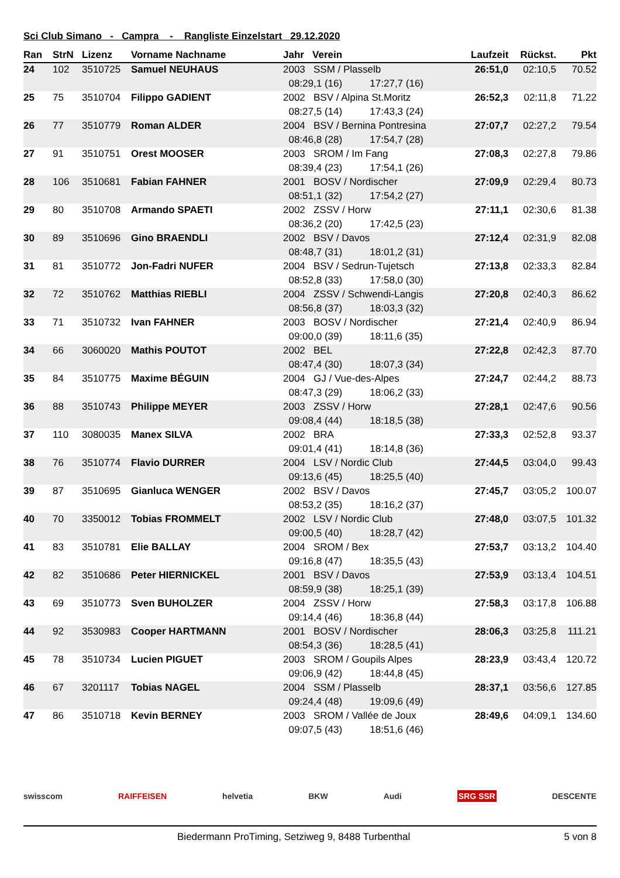Sci Club Simano - Campra - Rangliste Einzelstart 29.12.2020
| Ran | StrN | Lizenz | Vorname Nachname | Jahr Verein | Laufzeit | Rückst. | Pkt |
| --- | --- | --- | --- | --- | --- | --- | --- |
| 24 | 102 | 3510725 | Samuel NEUHAUS | 2003 SSM / Plasselb | 26:51,0 | 02:10,5 | 70.52 |
| | | | | 08:29,1 (16) 17:27,7 (16) | | | |
| 25 | 75 | 3510704 | Filippo GADIENT | 2002 BSV / Alpina St.Moritz | 26:52,3 | 02:11,8 | 71.22 |
| | | | | 08:27,5 (14) 17:43,3 (24) | | | |
| 26 | 77 | 3510779 | Roman ALDER | 2004 BSV / Bernina Pontresina | 27:07,7 | 02:27,2 | 79.54 |
| | | | | 08:46,8 (28) 17:54,7 (28) | | | |
| 27 | 91 | 3510751 | Orest MOOSER | 2003 SROM / Im Fang | 27:08,3 | 02:27,8 | 79.86 |
| | | | | 08:39,4 (23) 17:54,1 (26) | | | |
| 28 | 106 | 3510681 | Fabian FAHNER | 2001 BOSV / Nordischer | 27:09,9 | 02:29,4 | 80.73 |
| | | | | 08:51,1 (32) 17:54,2 (27) | | | |
| 29 | 80 | 3510708 | Armando SPAETI | 2002 ZSSV / Horw | 27:11,1 | 02:30,6 | 81.38 |
| | | | | 08:36,2 (20) 17:42,5 (23) | | | |
| 30 | 89 | 3510696 | Gino BRAENDLI | 2002 BSV / Davos | 27:12,4 | 02:31,9 | 82.08 |
| | | | | 08:48,7 (31) 18:01,2 (31) | | | |
| 31 | 81 | 3510772 | Jon-Fadri NUFER | 2004 BSV / Sedrun-Tujetsch | 27:13,8 | 02:33,3 | 82.84 |
| | | | | 08:52,8 (33) 17:58,0 (30) | | | |
| 32 | 72 | 3510762 | Matthias RIEBLI | 2004 ZSSV / Schwendi-Langis | 27:20,8 | 02:40,3 | 86.62 |
| | | | | 08:56,8 (37) 18:03,3 (32) | | | |
| 33 | 71 | 3510732 | Ivan FAHNER | 2003 BOSV / Nordischer | 27:21,4 | 02:40,9 | 86.94 |
| | | | | 09:00,0 (39) 18:11,6 (35) | | | |
| 34 | 66 | 3060020 | Mathis POUTOT | 2002 BEL | 27:22,8 | 02:42,3 | 87.70 |
| | | | | 08:47,4 (30) 18:07,3 (34) | | | |
| 35 | 84 | 3510775 | Maxime BÉGUIN | 2004 GJ / Vue-des-Alpes | 27:24,7 | 02:44,2 | 88.73 |
| | | | | 08:47,3 (29) 18:06,2 (33) | | | |
| 36 | 88 | 3510743 | Philippe MEYER | 2003 ZSSV / Horw | 27:28,1 | 02:47,6 | 90.56 |
| | | | | 09:08,4 (44) 18:18,5 (38) | | | |
| 37 | 110 | 3080035 | Manex SILVA | 2002 BRA | 27:33,3 | 02:52,8 | 93.37 |
| | | | | 09:01,4 (41) 18:14,8 (36) | | | |
| 38 | 76 | 3510774 | Flavio DURRER | 2004 LSV / Nordic Club | 27:44,5 | 03:04,0 | 99.43 |
| | | | | 09:13,6 (45) 18:25,5 (40) | | | |
| 39 | 87 | 3510695 | Gianluca WENGER | 2002 BSV / Davos | 27:45,7 | 03:05,2 | 100.07 |
| | | | | 08:53,2 (35) 18:16,2 (37) | | | |
| 40 | 70 | 3350012 | Tobias FROMMELT | 2002 LSV / Nordic Club | 27:48,0 | 03:07,5 | 101.32 |
| | | | | 09:00,5 (40) 18:28,7 (42) | | | |
| 41 | 83 | 3510781 | Elie BALLAY | 2004 SROM / Bex | 27:53,7 | 03:13,2 | 104.40 |
| | | | | 09:16,8 (47) 18:35,5 (43) | | | |
| 42 | 82 | 3510686 | Peter HIERNICKEL | 2001 BSV / Davos | 27:53,9 | 03:13,4 | 104.51 |
| | | | | 08:59,9 (38) 18:25,1 (39) | | | |
| 43 | 69 | 3510773 | Sven BUHOLZER | 2004 ZSSV / Horw | 27:58,3 | 03:17,8 | 106.88 |
| | | | | 09:14,4 (46) 18:36,8 (44) | | | |
| 44 | 92 | 3530983 | Cooper HARTMANN | 2001 BOSV / Nordischer | 28:06,3 | 03:25,8 | 111.21 |
| | | | | 08:54,3 (36) 18:28,5 (41) | | | |
| 45 | 78 | 3510734 | Lucien PIGUET | 2003 SROM / Goupils Alpes | 28:23,9 | 03:43,4 | 120.72 |
| | | | | 09:06,9 (42) 18:44,8 (45) | | | |
| 46 | 67 | 3201117 | Tobias NAGEL | 2004 SSM / Plasselb | 28:37,1 | 03:56,6 | 127.85 |
| | | | | 09:24,4 (48) 19:09,6 (49) | | | |
| 47 | 86 | 3510718 | Kevin BERNEY | 2003 SROM / Vallée de Joux | 28:49,6 | 04:09,1 | 134.60 |
| | | | | 09:07,5 (43) 18:51,6 (46) | | | |
swisscom RAIFFEISEN helvetia BKW Audi SRG SSR DESCENTE
Biedermann ProTiming, Setziweg 9, 8488 Turbenthal 5 von 8